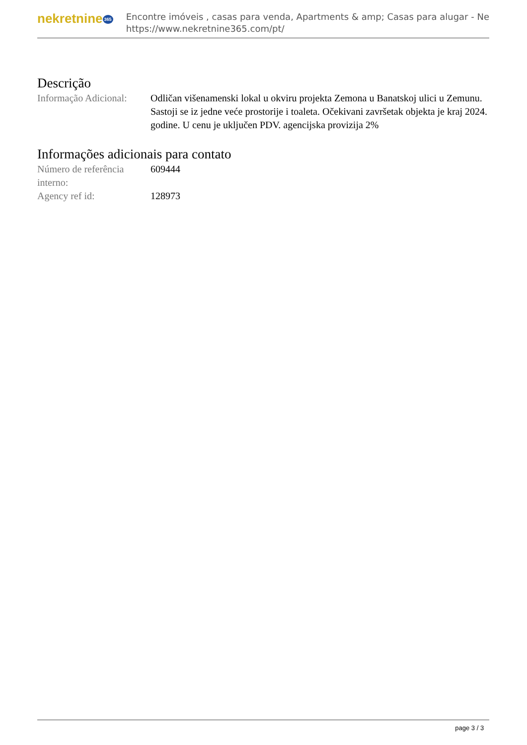nekretnine 365
Encontre imóveis , casas para venda, Apartments & amp; Casas para alugar - Ne
https://www.nekretnine365.com/pt/
Descrição
| Informação Adicional: | Odličan višenamenski lokal u okviru projekta Zemona u Banatskoj ulici u Zemunu. Sastoji se iz jedne veće prostorije i toaleta. Očekivani završetak objekta je kraj 2024. godine. U cenu je uključen PDV. agencijska provizija 2% |
Informações adicionais para contato
| Número de referência interno: | 609444 |
| Agency ref id: | 128973 |
page 3 / 3